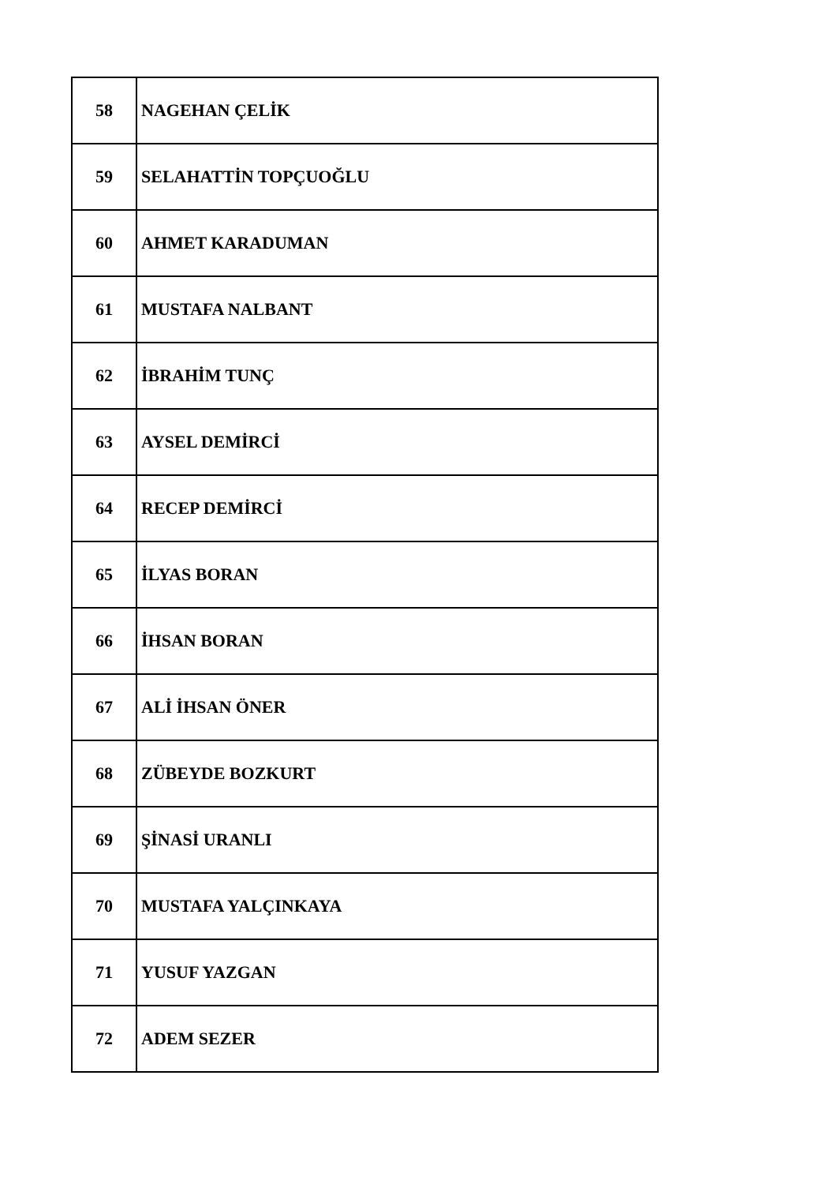| 58 | NAGEHAN ÇELİK |
| 59 | SELAHATTİN TOPÇUOĞLU |
| 60 | AHMET KARADUMAN |
| 61 | MUSTAFA NALBANT |
| 62 | İBRAHİM TUNÇ |
| 63 | AYSEL DEMİRCİ |
| 64 | RECEP DEMİRCİ |
| 65 | İLYAS BORAN |
| 66 | İHSAN BORAN |
| 67 | ALİ İHSAN ÖNER |
| 68 | ZÜBEYDE BOZKURT |
| 69 | ŞİNASİ URANLI |
| 70 | MUSTAFA YALÇINKAYA |
| 71 | YUSUF YAZGAN |
| 72 | ADEM SEZER |